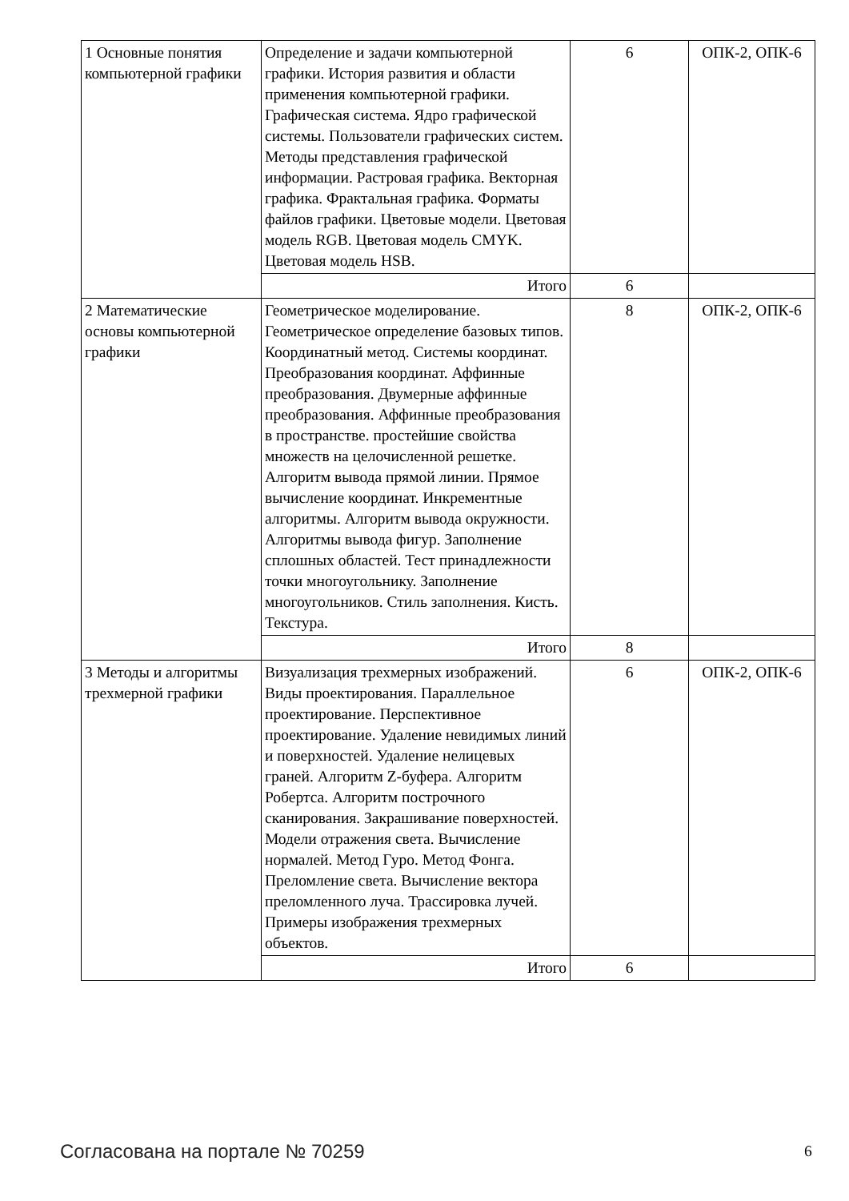| 1 Основные понятия компьютерной графики | Определение и задачи компьютерной графики. История развития и области применения компьютерной графики. Графическая система. Ядро графической системы. Пользователи графических систем. Методы представления графической информации. Растровая графика. Векторная графика. Фрактальная графика. Форматы файлов графики. Цветовые модели. Цветовая модель RGB. Цветовая модель CMYK. Цветовая модель HSB. | 6 | ОПК-2, ОПК-6 |
| | Итого | 6 | |
| 2 Математические основы компьютерной графики | Геометрическое моделирование. Геометрическое определение базовых типов. Координатный метод. Системы координат. Преобразования координат. Аффинные преобразования. Двумерные аффинные преобразования. Аффинные преобразования в пространстве. простейшие свойства множеств на целочисленной решетке. Алгоритм вывода прямой линии. Прямое вычисление координат. Инкрементные алгоритмы. Алгоритм вывода окружности. Алгоритмы вывода фигур. Заполнение сплошных областей. Тест принадлежности точки многоугольнику. Заполнение многоугольников. Стиль заполнения. Кисть. Текстура. | 8 | ОПК-2, ОПК-6 |
| | Итого | 8 | |
| 3 Методы и алгоритмы трехмерной графики | Визуализация трехмерных изображений. Виды проектирования. Параллельное проектирование. Перспективное проектирование. Удаление невидимых линий и поверхностей. Удаление нелицевых граней. Алгоритм Z-буфера. Алгоритм Робертса. Алгоритм построчного сканирования. Закрашивание поверхностей. Модели отражения света. Вычисление нормалей. Метод Гуро. Метод Фонга. Преломление света. Вычисление вектора преломленного луча. Трассировка лучей. Примеры изображения трехмерных объектов. | 6 | ОПК-2, ОПК-6 |
| | Итого | 6 | |
Согласована на портале № 70259 6